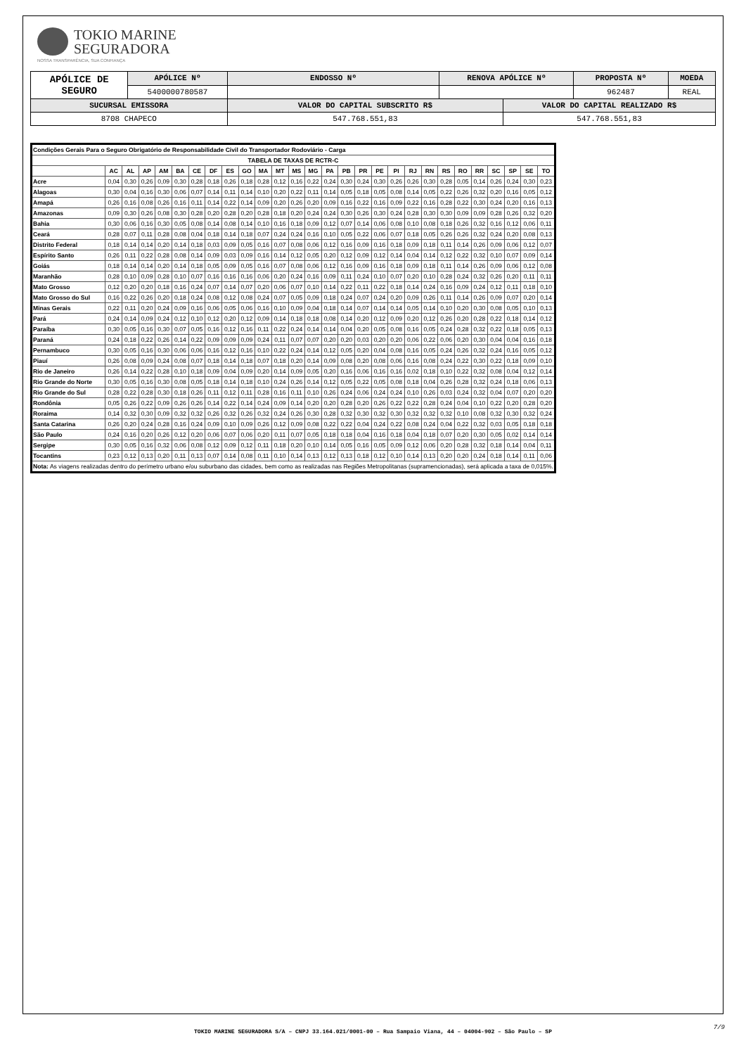TOKIO MARINE
SEGURADORA
NOSSA TRANSPARÊNCIA, SUA CONFIANÇA
| APÓLICE DE SEGURO | APÓLICE Nº | ENDOSSO Nº | RENOVA APÓLICE Nº | | PROPOSTA Nº | MOEDA |
| | 5400000780587 | | | | 962487 | REAL |
| SUCURSAL EMISSORA | | VALOR DO CAPITAL SUBSCRITO R$ | | VALOR DO CAPITAL REALIZADO R$ | | |
| 8708 CHAPECO | | 547.768.551,83 | | 547.768.551,83 | | |
| Condições Gerais Para o Seguro Obrigatório de Responsabilidade Civil do Transportador Rodoviário - Carga | | | | | | | | | | | | | | | | | | | | | | | | | | | |
| --- | --- | --- | --- | --- | --- | --- | --- | --- | --- | --- | --- | --- | --- | --- | --- | --- | --- | --- | --- | --- | --- | --- | --- | --- | --- | --- | --- |
| TABELA DE TAXAS DE RCTR-C | | | | | | | | | | | | | | | | | | | | | | | | | | | |
| | AC | AL | AP | AM | BA | CE | DF | ES | GO | MA | MT | MS | MG | PA | PB | PR | PE | PI | RJ | RN | RS | RO | RR | SC | SP | SE | TO |
| Acre | 0,04 | 0,30 | 0,26 | 0,09 | 0,30 | 0,28 | 0,18 | 0,26 | 0,18 | 0,28 | 0,12 | 0,16 | 0,22 | 0,24 | 0,30 | 0,24 | 0,30 | 0,26 | 0,26 | 0,30 | 0,28 | 0,05 | 0,14 | 0,26 | 0,24 | 0,30 | 0,23 |
| Alagoas | 0,30 | 0,04 | 0,16 | 0,30 | 0,06 | 0,07 | 0,14 | 0,11 | 0,14 | 0,10 | 0,20 | 0,22 | 0,11 | 0,14 | 0,05 | 0,18 | 0,05 | 0,08 | 0,14 | 0,05 | 0,22 | 0,26 | 0,32 | 0,20 | 0,16 | 0,05 | 0,12 |
| Amapá | 0,26 | 0,16 | 0,08 | 0,26 | 0,16 | 0,11 | 0,14 | 0,22 | 0,14 | 0,09 | 0,20 | 0,26 | 0,20 | 0,09 | 0,16 | 0,22 | 0,16 | 0,09 | 0,22 | 0,16 | 0,28 | 0,22 | 0,30 | 0,24 | 0,20 | 0,16 | 0,13 |
| Amazonas | 0,09 | 0,30 | 0,26 | 0,08 | 0,30 | 0,28 | 0,20 | 0,28 | 0,20 | 0,28 | 0,18 | 0,20 | 0,24 | 0,24 | 0,30 | 0,26 | 0,30 | 0,24 | 0,28 | 0,30 | 0,30 | 0,09 | 0,09 | 0,28 | 0,26 | 0,32 | 0,20 |
| Bahia | 0,30 | 0,06 | 0,16 | 0,30 | 0,05 | 0,08 | 0,14 | 0,08 | 0,14 | 0,10 | 0,16 | 0,18 | 0,09 | 0,12 | 0,07 | 0,14 | 0,06 | 0,08 | 0,10 | 0,08 | 0,18 | 0,26 | 0,32 | 0,16 | 0,12 | 0,06 | 0,11 |
| Ceará | 0,28 | 0,07 | 0,11 | 0,28 | 0,08 | 0,04 | 0,18 | 0,14 | 0,18 | 0,07 | 0,24 | 0,24 | 0,16 | 0,10 | 0,05 | 0,22 | 0,06 | 0,07 | 0,18 | 0,05 | 0,26 | 0,26 | 0,32 | 0,24 | 0,20 | 0,08 | 0,13 |
| Distrito Federal | 0,18 | 0,14 | 0,14 | 0,20 | 0,14 | 0,18 | 0,03 | 0,09 | 0,05 | 0,16 | 0,07 | 0,08 | 0,06 | 0,12 | 0,16 | 0,09 | 0,16 | 0,18 | 0,09 | 0,18 | 0,11 | 0,14 | 0,26 | 0,09 | 0,06 | 0,12 | 0,07 |
| Espírito Santo | 0,26 | 0,11 | 0,22 | 0,28 | 0,08 | 0,14 | 0,09 | 0,03 | 0,09 | 0,16 | 0,14 | 0,12 | 0,05 | 0,20 | 0,12 | 0,09 | 0,12 | 0,14 | 0,04 | 0,14 | 0,12 | 0,22 | 0,32 | 0,10 | 0,07 | 0,09 | 0,14 |
| Goiás | 0,18 | 0,14 | 0,14 | 0,20 | 0,14 | 0,18 | 0,05 | 0,09 | 0,05 | 0,16 | 0,07 | 0,08 | 0,06 | 0,12 | 0,16 | 0,09 | 0,16 | 0,18 | 0,09 | 0,18 | 0,11 | 0,14 | 0,26 | 0,09 | 0,06 | 0,12 | 0,08 |
| Maranhão | 0,28 | 0,10 | 0,09 | 0,28 | 0,10 | 0,07 | 0,16 | 0,16 | 0,16 | 0,06 | 0,20 | 0,24 | 0,16 | 0,09 | 0,11 | 0,24 | 0,10 | 0,07 | 0,20 | 0,10 | 0,28 | 0,24 | 0,32 | 0,26 | 0,20 | 0,11 | 0,11 |
| Mato Grosso | 0,12 | 0,20 | 0,20 | 0,18 | 0,16 | 0,24 | 0,07 | 0,14 | 0,07 | 0,20 | 0,06 | 0,07 | 0,10 | 0,14 | 0,22 | 0,11 | 0,22 | 0,18 | 0,14 | 0,24 | 0,16 | 0,09 | 0,24 | 0,12 | 0,11 | 0,18 | 0,10 |
| Mato Grosso do Sul | 0,16 | 0,22 | 0,26 | 0,20 | 0,18 | 0,24 | 0,08 | 0,12 | 0,08 | 0,24 | 0,07 | 0,05 | 0,09 | 0,18 | 0,24 | 0,07 | 0,24 | 0,20 | 0,09 | 0,26 | 0,11 | 0,14 | 0,26 | 0,09 | 0,07 | 0,20 | 0,14 |
| Minas Gerais | 0,22 | 0,11 | 0,20 | 0,24 | 0,09 | 0,16 | 0,06 | 0,05 | 0,06 | 0,16 | 0,10 | 0,09 | 0,04 | 0,18 | 0,14 | 0,07 | 0,14 | 0,14 | 0,05 | 0,14 | 0,10 | 0,20 | 0,30 | 0,08 | 0,05 | 0,10 | 0,13 |
| Pará | 0,24 | 0,14 | 0,09 | 0,24 | 0,12 | 0,10 | 0,12 | 0,20 | 0,12 | 0,09 | 0,14 | 0,18 | 0,18 | 0,08 | 0,14 | 0,20 | 0,12 | 0,09 | 0,20 | 0,12 | 0,26 | 0,20 | 0,28 | 0,22 | 0,18 | 0,14 | 0,12 |
| Paraíba | 0,30 | 0,05 | 0,16 | 0,30 | 0,07 | 0,05 | 0,16 | 0,12 | 0,16 | 0,11 | 0,22 | 0,24 | 0,14 | 0,14 | 0,04 | 0,20 | 0,05 | 0,08 | 0,16 | 0,05 | 0,24 | 0,28 | 0,32 | 0,22 | 0,18 | 0,05 | 0,13 |
| Paraná | 0,24 | 0,18 | 0,22 | 0,26 | 0,14 | 0,22 | 0,09 | 0,09 | 0,09 | 0,24 | 0,11 | 0,07 | 0,07 | 0,20 | 0,20 | 0,03 | 0,20 | 0,20 | 0,06 | 0,22 | 0,06 | 0,20 | 0,30 | 0,04 | 0,04 | 0,16 | 0,18 |
| Pernambuco | 0,30 | 0,05 | 0,16 | 0,30 | 0,06 | 0,06 | 0,16 | 0,12 | 0,16 | 0,10 | 0,22 | 0,24 | 0,14 | 0,12 | 0,05 | 0,20 | 0,04 | 0,08 | 0,16 | 0,05 | 0,24 | 0,26 | 0,32 | 0,24 | 0,16 | 0,05 | 0,12 |
| Piauí | 0,26 | 0,08 | 0,09 | 0,24 | 0,08 | 0,07 | 0,18 | 0,14 | 0,18 | 0,07 | 0,18 | 0,20 | 0,14 | 0,09 | 0,08 | 0,20 | 0,08 | 0,06 | 0,16 | 0,08 | 0,24 | 0,22 | 0,30 | 0,22 | 0,18 | 0,09 | 0,10 |
| Rio de Janeiro | 0,26 | 0,14 | 0,22 | 0,28 | 0,10 | 0,18 | 0,09 | 0,04 | 0,09 | 0,20 | 0,14 | 0,09 | 0,05 | 0,20 | 0,16 | 0,06 | 0,16 | 0,16 | 0,02 | 0,18 | 0,10 | 0,22 | 0,32 | 0,08 | 0,04 | 0,12 | 0,14 |
| Rio Grande do Norte | 0,30 | 0,05 | 0,16 | 0,30 | 0,08 | 0,05 | 0,18 | 0,14 | 0,18 | 0,10 | 0,24 | 0,26 | 0,14 | 0,12 | 0,05 | 0,22 | 0,05 | 0,08 | 0,18 | 0,04 | 0,26 | 0,28 | 0,32 | 0,24 | 0,18 | 0,06 | 0,13 |
| Rio Grande do Sul | 0,28 | 0,22 | 0,28 | 0,30 | 0,18 | 0,26 | 0,11 | 0,12 | 0,11 | 0,28 | 0,16 | 0,11 | 0,10 | 0,26 | 0,24 | 0,06 | 0,24 | 0,24 | 0,10 | 0,26 | 0,03 | 0,24 | 0,32 | 0,04 | 0,07 | 0,20 | 0,20 |
| Rondônia | 0,05 | 0,26 | 0,22 | 0,09 | 0,26 | 0,26 | 0,14 | 0,22 | 0,14 | 0,24 | 0,09 | 0,14 | 0,20 | 0,20 | 0,28 | 0,20 | 0,26 | 0,22 | 0,22 | 0,28 | 0,24 | 0,04 | 0,10 | 0,22 | 0,20 | 0,28 | 0,20 |
| Roraima | 0,14 | 0,32 | 0,30 | 0,09 | 0,32 | 0,32 | 0,26 | 0,32 | 0,26 | 0,32 | 0,24 | 0,26 | 0,30 | 0,28 | 0,32 | 0,30 | 0,32 | 0,30 | 0,32 | 0,32 | 0,32 | 0,10 | 0,08 | 0,32 | 0,30 | 0,32 | 0,24 |
| Santa Catarina | 0,26 | 0,20 | 0,24 | 0,28 | 0,16 | 0,24 | 0,09 | 0,10 | 0,09 | 0,26 | 0,12 | 0,09 | 0,08 | 0,22 | 0,22 | 0,04 | 0,24 | 0,22 | 0,08 | 0,24 | 0,04 | 0,22 | 0,32 | 0,03 | 0,05 | 0,18 | 0,18 |
| São Paulo | 0,24 | 0,16 | 0,20 | 0,26 | 0,12 | 0,20 | 0,06 | 0,07 | 0,06 | 0,20 | 0,11 | 0,07 | 0,05 | 0,18 | 0,18 | 0,04 | 0,16 | 0,18 | 0,04 | 0,18 | 0,07 | 0,20 | 0,30 | 0,05 | 0,02 | 0,14 | 0,14 |
| Sergipe | 0,30 | 0,05 | 0,16 | 0,32 | 0,06 | 0,08 | 0,12 | 0,09 | 0,12 | 0,11 | 0,18 | 0,20 | 0,10 | 0,14 | 0,05 | 0,16 | 0,05 | 0,09 | 0,12 | 0,06 | 0,20 | 0,28 | 0,32 | 0,18 | 0,14 | 0,04 | 0,11 |
| Tocantins | 0,23 | 0,12 | 0,13 | 0,20 | 0,11 | 0,13 | 0,07 | 0,14 | 0,08 | 0,11 | 0,10 | 0,14 | 0,13 | 0,12 | 0,13 | 0,18 | 0,12 | 0,10 | 0,14 | 0,13 | 0,20 | 0,20 | 0,24 | 0,18 | 0,14 | 0,11 | 0,06 |
| Nota: As viagens realizadas dentro do perímetro urbano e/ou suburbano das cidades, bem como as realizadas nas Regiões Metropolitanas (supramencionadas), será aplicada a taxa de 0,015%. | | | | | | | | | | | | | | | | | | | | | | | | | | | |
TOKIO MARINE SEGURADORA S/A – CNPJ 33.164.021/0001-00 – Rua Sampaio Viana, 44 – 04004-902 – São Paulo – SP
7/9